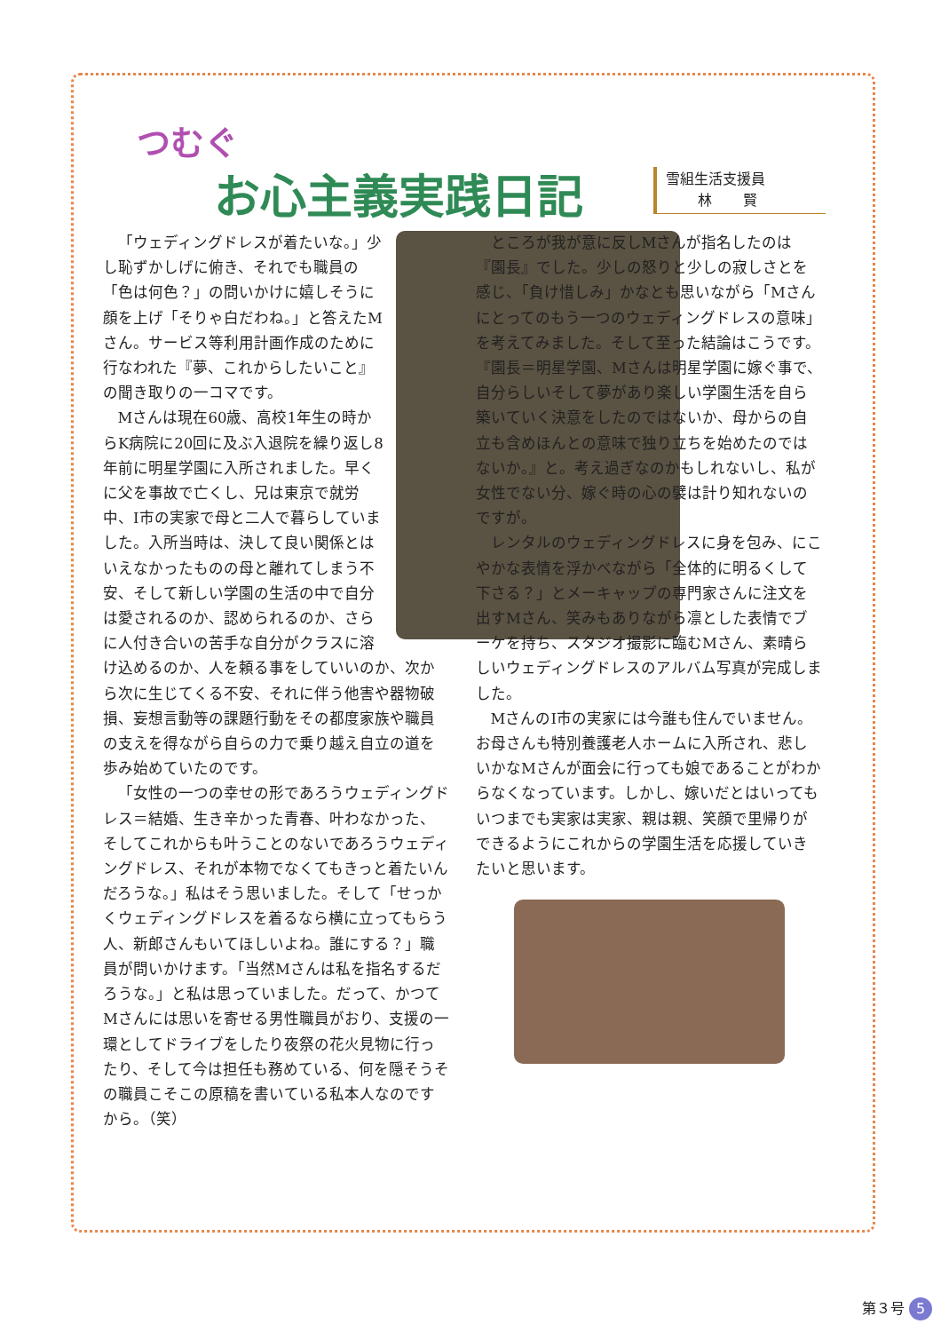つむぐ
お心主義実践日記
雪組生活支援員
林 賢
「ウェディングドレスが着たいな。」少し恥ずかしげに俯き、それでも職員の「色は何色？」の問いかけに嬉しそうに顔を上げ「そりゃ白だわね。」と答えたMさん。サービス等利用計画作成のために行なわれた『夢、これからしたいこと』の聞き取りの一コマです。
Mさんは現在60歳、高校1年生の時からK病院に20回に及ぶ入退院を繰り返し8年前に明星学園に入所されました。早くに父を事故で亡くし、兄は東京で就労中、I市の実家で母と二人で暮らしていました。入所当時は、決して良い関係とはいえなかったものの母と離れてしまう不安、そして新しい学園の生活の中で自分は愛されるのか、認められるのか、さらに人付き合いの苦手な自分がクラスに溶け込めるのか、人を頼る事をしていいのか、次から次に生じてくる不安、それに伴う他害や器物破損、妄想言動等の課題行動をその都度家族や職員の支えを得ながら自らの力で乗り越え自立の道を歩み始めていたのです。
「女性の一つの幸せの形であろうウェディングドレス＝結婚、生き辛かった青春、叶わなかった、そしてこれからも叶うことのないであろうウェディングドレス、それが本物でなくてもきっと着たいんだろうな。」私はそう思いました。そして「せっかくウェディングドレスを着るなら横に立ってもらう人、新郎さんもいてほしいよね。誰にする？」職員が問いかけます。「当然Mさんは私を指名するだろうな。」と私は思っていました。だって、かつてMさんには思いを寄せる男性職員がおり、支援の一環としてドライブをしたり夜祭の花火見物に行ったり、そして今は担任も務めている、何を隠そうその職員こそこの原稿を書いている私本人なのですから。（笑）
ところが我が意に反しMさんが指名したのは『園長』でした。少しの怒りと少しの寂しさとを感じ、「負け惜しみ」かなとも思いながら「Mさんにとってのもう一つのウェディングドレスの意味」を考えてみました。そして至った結論はこうです。『園長＝明星学園、Mさんは明星学園に嫁ぐ事で、自分らしいそして夢があり楽しい学園生活を自ら築いていく決意をしたのではないか、母からの自立も含めほんとの意味で独り立ちを始めたのではないか。』と。考え過ぎなのかもしれないし、私が女性でない分、嫁ぐ時の心の襞は計り知れないのですが。
レンタルのウェディングドレスに身を包み、にこやかな表情を浮かべながら「全体的に明るくして下さる？」とメーキャップの専門家さんに注文を出すMさん、笑みもありながら凛とした表情でブーケを持ち、スタジオ撮影に臨むMさん、素晴らしいウェディングドレスのアルバム写真が完成しました。
MさんのI市の実家には今誰も住んでいません。お母さんも特別養護老人ホームに入所され、悲しいかなMさんが面会に行っても娘であることがわからなくなっています。しかし、嫁いだとはいってもいつまでも実家は実家、親は親、笑顔で里帰りができるようにこれからの学園生活を応援していきたいと思います。
第３号 5